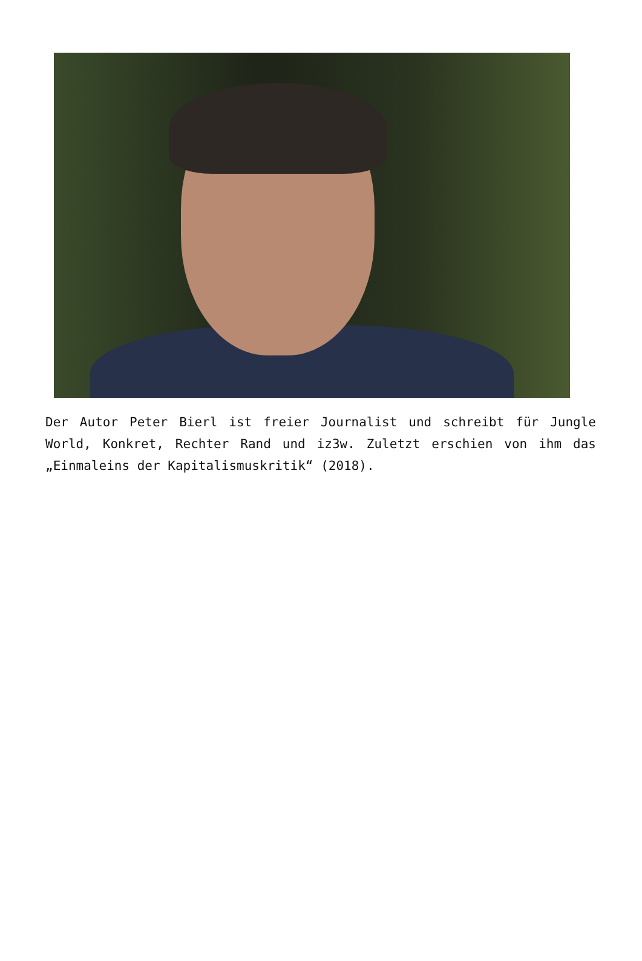Der Autor Peter Bierl ist freier Journalist und schreibt für Jungle World, Konkret, Rechter Rand und iz3w. Zuletzt erschien von ihm das „Einmaleins der Kapitalismuskritik“ (2018).